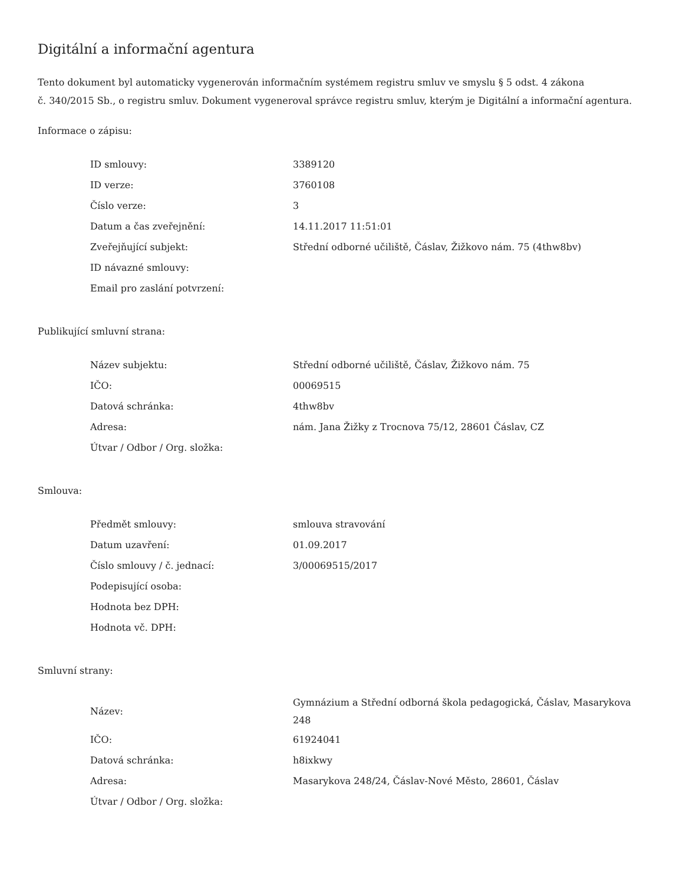Digitální a informační agentura
Tento dokument byl automaticky vygenerován informačním systémem registru smluv ve smyslu § 5 odst. 4 zákona
č. 340/2015 Sb., o registru smluv. Dokument vygeneroval správce registru smluv, kterým je Digitální a informační agentura.
Informace o zápisu:
| ID smlouvy: | 3389120 |
| ID verze: | 3760108 |
| Číslo verze: | 3 |
| Datum a čas zveřejnění: | 14.11.2017 11:51:01 |
| Zveřejňující subjekt: | Střední odborné učiliště, Čáslav, Žižkovo nám. 75 (4thw8bv) |
| ID návazné smlouvy: | |
| Email pro zaslání potvrzení: | |
Publikující smluvní strana:
| Název subjektu: | Střední odborné učiliště, Čáslav, Žižkovo nám. 75 |
| IČO: | 00069515 |
| Datová schránka: | 4thw8bv |
| Adresa: | nám. Jana Žižky z Trocnova 75/12, 28601 Čáslav, CZ |
| Útvar / Odbor / Org. složka: | |
Smlouva:
| Předmět smlouvy: | smlouva stravování |
| Datum uzavření: | 01.09.2017 |
| Číslo smlouvy / č. jednací: | 3/00069515/2017 |
| Podepisující osoba: | |
| Hodnota bez DPH: | |
| Hodnota vč. DPH: | |
Smluvní strany:
| Název: | Gymnázium a Střední odborná škola pedagogická, Čáslav, Masarykova 248 |
| IČO: | 61924041 |
| Datová schránka: | h8ixkwy |
| Adresa: | Masarykova 248/24, Čáslav-Nové Město, 28601, Čáslav |
| Útvar / Odbor / Org. složka: | |